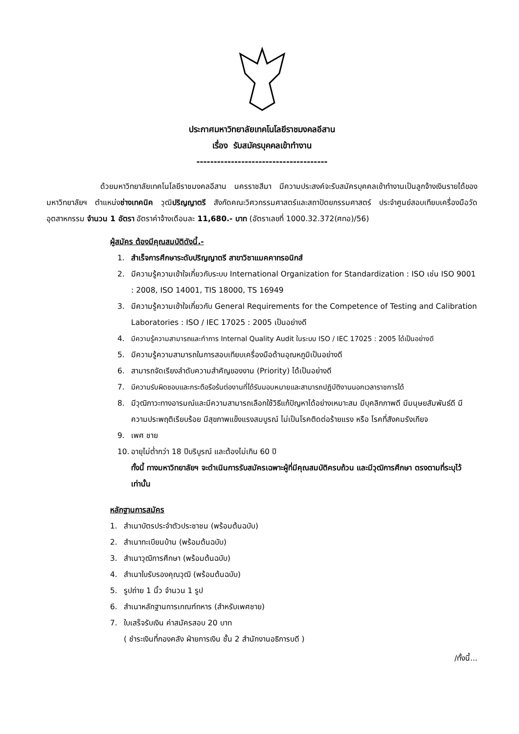ประกาศมหาวิทยาลัยเทคโนโลยีราชมงคลอีสาน
เรื่อง รับสมัครบุคคลเข้าทำงาน
--------------------------------------
ด้วยมหาวิทยาลัยเทคโนโลยีราชมงคลอีสาน นครราชสีมา มีความประสงค์จะรับสมัครบุคคลเข้าทำงานเป็นลูกจ้างเงินรายได้ของมหาวิทยาลัยฯ ตำแหน่งช่างเทคนิค วุฒิปริญญาตรี สังกัดคณะวิศวกรรมศาสตร์และสถาปัตยกรรมศาสตร์ ประจำศูนย์สอบเทียบเครื่องมือวัดอุตสาหกรรม จำนวน 1 อัตรา อัตราค่าจ้างเดือนละ 11,680.- บาท (อัตราเลขที่ 1000.32.372(ศทอ)/56)
ผู้สมัคร ต้องมีคุณสมบัติดังนี้.-
1. สำเร็จการศึกษาระดับปริญญาตรี สาขาวิชาแมคคาทรอนิกส์
2. มีความรู้ความเข้าใจเกี่ยวกับระบบ International Organization for Standardization : ISO เช่น ISO 9001 : 2008, ISO 14001, TIS 18000, TS 16949
3. มีความรู้ความเข้าใจเกี่ยวกับ General Requirements for the Competence of Testing and Calibration Laboratories : ISO / IEC 17025 : 2005 เป็นอย่างดี
4. มีความรู้ความสามารถและทำการ Internal Quality Audit ในระบบ ISO / IEC 17025 : 2005 ได้เป็นอย่างดี
5. มีความรู้ความสามารถในการสอบเทียบเครื่องมือด้านอุณหภูมิเป็นอย่างดี
6. สามารถจัดเรียงลำดับความสำคัญของงาน (Priority) ได้เป็นอย่างดี
7. มีความรับผิดชอบและกระตือรือร้นต่องานที่ได้รับมอบหมายและสามารถปฏิบัติงานนอกเวลาราชการได้
8. มีวุฒิภาวะทางอารมณ์และมีความสามารถเลือกใช้วิธีแก้ปัญหาได้อย่างเหมาะสม มีบุคลิกภาพดี มีมนุษยสัมพันธ์ดี มีความประพฤติเรียบร้อย มีสุขภาพแข็งแรงสมบูรณ์ ไม่เป็นโรคติดต่อร้ายแรง หรือ โรคที่สังคมรังเกียจ
9. เพศ ชาย
10. อายุไม่ต่ำกว่า 18 ปีบริบูรณ์ และต้องไม่เกิน 60 ปี
ทั้งนี้ ทางมหาวิทยาลัยฯ จะดำเนินการรับสมัครเฉพาะผู้ที่มีคุณสมบัติครบถ้วน และมีวุฒิการศึกษา ตรงตามที่ระบุไว้เท่านั้น
หลักฐานการสมัคร
1. สำเนาบัตรประจำตัวประชาชน (พร้อมต้นฉบับ)
2. สำเนาทะเบียนบ้าน (พร้อมต้นฉบับ)
3. สำเนาวุฒิการศึกษา (พร้อมต้นฉบับ)
4. สำเนาใบรับรองคุณวุฒิ (พร้อมต้นฉบับ)
5. รูปถ่าย 1 นิ้ว จำนวน 1 รูป
6. สำเนาหลักฐานการเกณฑ์ทหาร (สำหรับเพศชาย)
7. ใบเสร็จรับเงิน ค่าสมัครสอบ 20 บาท
( ชำระเงินที่กองคลัง ฝ่ายการเงิน ชั้น 2 สำนักงานอธิการบดี )
/ทั้งนี้...